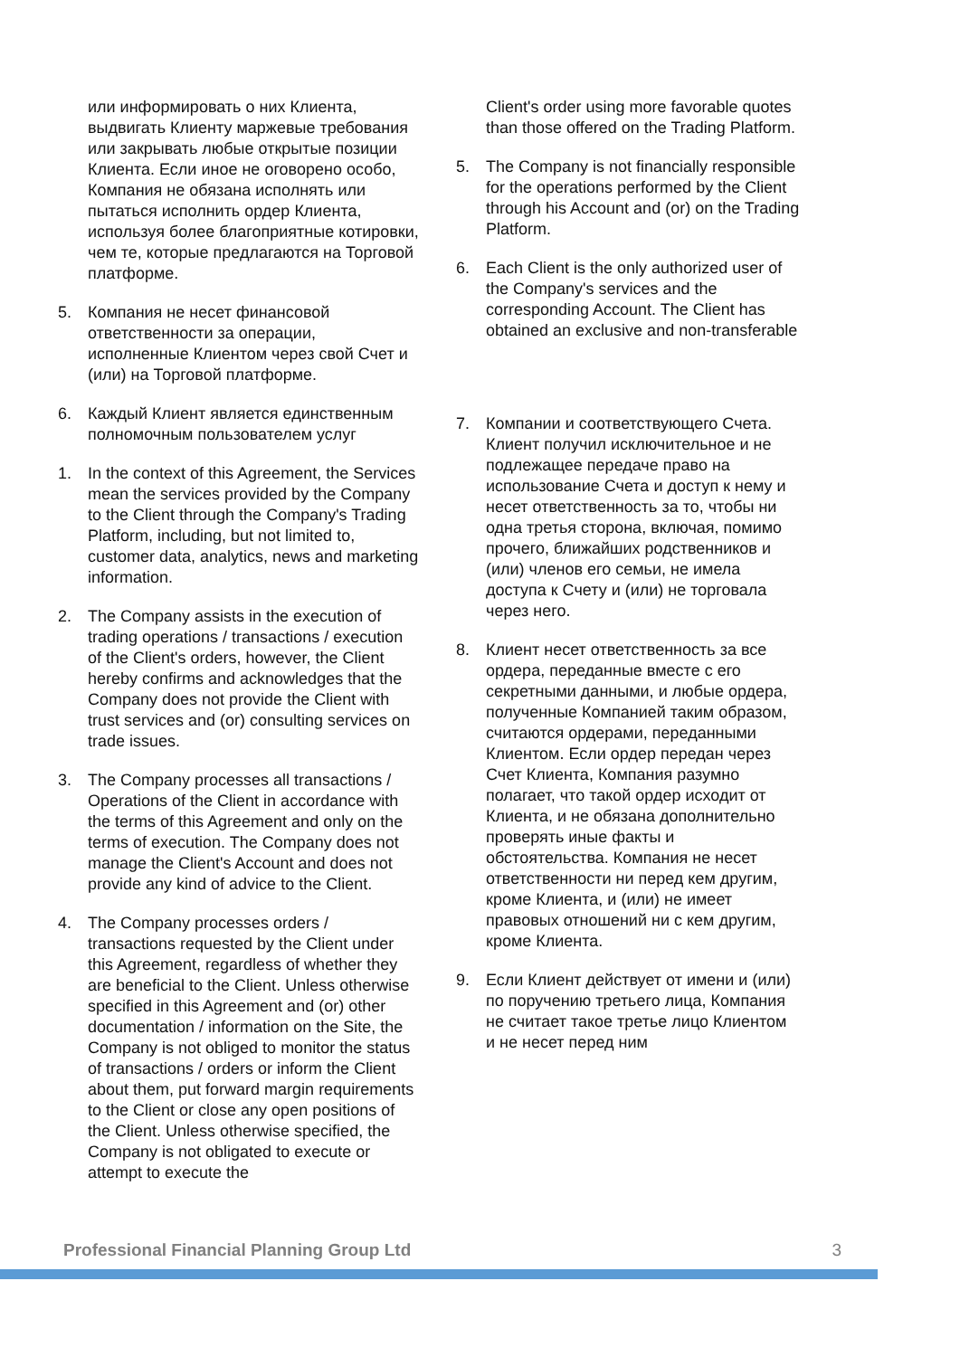или информировать о них Клиента, выдвигать Клиенту маржевые требования или закрывать любые открытые позиции Клиента. Если иное не оговорено особо, Компания не обязана исполнять или пытаться исполнить ордер Клиента, используя более благоприятные котировки, чем те, которые предлагаются на Торговой платформе.
5. Компания не несет финансовой ответственности за операции, исполненные Клиентом через свой Счет и (или) на Торговой платформе.
6. Каждый Клиент является единственным полномочным пользователем услуг
1. In the context of this Agreement, the Services mean the services provided by the Company to the Client through the Company's Trading Platform, including, but not limited to, customer data, analytics, news and marketing information.
2. The Company assists in the execution of trading operations / transactions / execution of the Client's orders, however, the Client hereby confirms and acknowledges that the Company does not provide the Client with trust services and (or) consulting services on trade issues.
3. The Company processes all transactions / Operations of the Client in accordance with the terms of this Agreement and only on the terms of execution. The Company does not manage the Client's Account and does not provide any kind of advice to the Client.
4. The Company processes orders / transactions requested by the Client under this Agreement, regardless of whether they are beneficial to the Client. Unless otherwise specified in this Agreement and (or) other documentation / information on the Site, the Company is not obliged to monitor the status of transactions / orders or inform the Client about them, put forward margin requirements to the Client or close any open positions of the Client. Unless otherwise specified, the Company is not obligated to execute or attempt to execute the
Client's order using more favorable quotes than those offered on the Trading Platform.
5. The Company is not financially responsible for the operations performed by the Client through his Account and (or) on the Trading Platform.
6. Each Client is the only authorized user of the Company's services and the corresponding Account. The Client has obtained an exclusive and non-transferable
7. Компании и соответствующего Счета. Клиент получил исключительное и не подлежащее передаче право на использование Счета и доступ к нему и несет ответственность за то, чтобы ни одна третья сторона, включая, помимо прочего, ближайших родственников и (или) членов его семьи, не имела доступа к Счету и (или) не торговала через него.
8. Клиент несет ответственность за все ордера, переданные вместе с его секретными данными, и любые ордера, полученные Компанией таким образом, считаются ордерами, переданными Клиентом. Если ордер передан через Счет Клиента, Компания разумно полагает, что такой ордер исходит от Клиента, и не обязана дополнительно проверять иные факты и обстоятельства. Компания не несет ответственности ни перед кем другим, кроме Клиента, и (или) не имеет правовых отношений ни с кем другим, кроме Клиента.
9. Если Клиент действует от имени и (или) по поручению третьего лица, Компания не считает такое третье лицо Клиентом и не несет перед ним
Professional Financial Planning Group Ltd 3